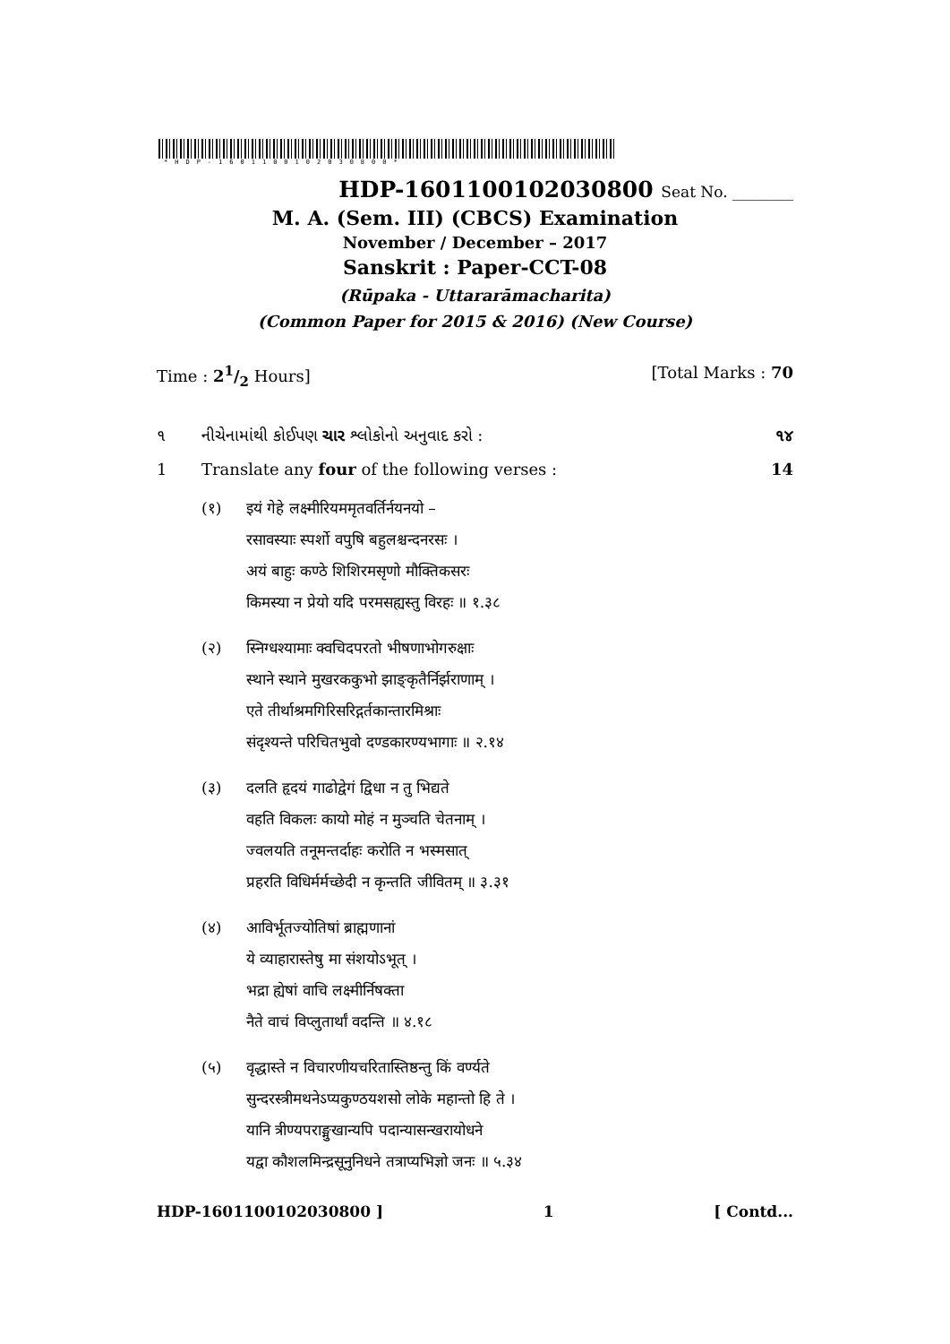*HDP-1601100102030800*
HDP-1601100102030800 Seat No. ________
M. A. (Sem. III) (CBCS) Examination
November / December – 2017
Sanskrit : Paper-CCT-08
(Rūpaka - Uttararāmacharita)
(Common Paper for 2015 & 2016) (New Course)
Time : 21/2 Hours] [Total Marks : 70
૧ નીચેનામાંથી કોઈપણ ચાર શ્લોકોનો અનુવાદ કરો : ૧૪
1 Translate any four of the following verses : 14
(१) इयं गेहे लक्ष्मीरियममृतवर्तिर्नयनयो –
रसावस्याः स्पर्शो वपुषि बहुलश्चन्दनरसः ।
अयं बाहुः कण्ठे शिशिरमसृणो मौक्तिकसरः
किमस्या न प्रेयो यदि परमसह्यस्तु विरहः ॥ १.३८
(२) स्निग्धश्यामाः क्वचिदपरतो भीषणाभोगरुक्षाः
स्थाने स्थाने मुखरककुभो झाङ्कृतैर्निर्झराणाम् ।
एते तीर्थाश्रमगिरिसरिद्गर्तकान्तारमिश्राः
संदृश्यन्ते परिचितभुवो दण्डकारण्यभागाः ॥ २.१४
(३) दलति हृदयं गाढोद्वेगं द्विधा न तु भिद्यते
वहति विकलः कायो मोहं न मुञ्चति चेतनाम् ।
ज्वलयति तनूमन्तर्दाहः करोति न भस्मसात्
प्रहरति विधिर्मर्मच्छेदी न कृन्तति जीवितम् ॥ ३.३१
(४) आविर्भूतज्योतिषां ब्राह्मणानां
ये व्याहारास्तेषु मा संशयोऽभूत् ।
भद्रा ह्येषां वाचि लक्ष्मीर्निषक्ता
नैते वाचं विप्लुतार्थां वदन्ति ॥ ४.१८
(५) वृद्धास्ते न विचारणीयचरितास्तिष्ठन्तु किं वर्ण्यते
सुन्दरस्त्रीमथनेऽप्यकुण्ठयशसो लोके महान्तो हि ते ।
यानि त्रीण्यपराङ्मुखान्यपि पदान्यासन्खरायोधने
यद्वा कौशलमिन्द्रसूनुनिधने तत्राप्यभिज्ञो जनः ॥ ५.३४
HDP-1601100102030800 ] 1 [ Contd...